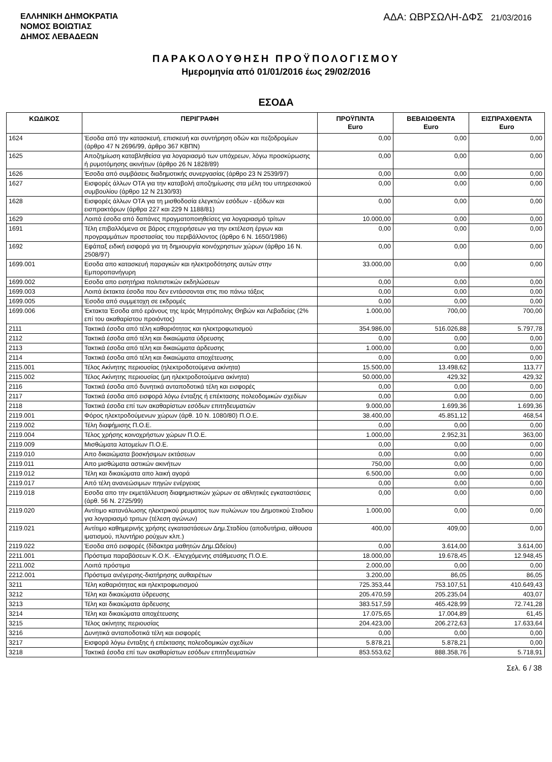ΕΛΛΗΝΙΚΗ ΔΗΜΟΚΡΑΤΙΑ
ΝΟΜΟΣ ΒΟΙΩΤΙΑΣ
ΔΗΜΟΣ ΛΕΒΑΔΕΩΝ
ΑΔΑ: ΩΒΡΣΩΛΗ-ΔΦΣ 21/03/2016
ΠΑΡΑΚΟΛΟΥΘΗΣΗ ΠΡΟΫΠΟΛΟΓΙΣΜΟΥ
Ημερομηνία από 01/01/2016 έως 29/02/2016
ΕΣΟΔΑ
| ΚΩΔΙΚΟΣ | ΠΕΡΙΓΡΑΦΗ | ΠΡΟΫΠ/ΝΤΑ Euro | ΒΕΒΑΙΩΘΕΝΤΑ Euro | ΕΙΣΠΡΑΧΘΕΝΤΑ Euro |
| --- | --- | --- | --- | --- |
| 1624 | Έσοδα από την κατασκευή, επισκευή και συντήρηση οδών και πεζοδρομίων (άρθρο 47 Ν 2696/99, άρθρο 367 ΚΒΠΝ) | 0,00 | 0,00 | 0,00 |
| 1625 | Αποζημίωση καταβληθείσα για λογαριασμό των υπόχρεων, λόγω προσκύρωσης ή ρυμοτόμησης ακινήτων (άρθρο 26 Ν 1828/89) | 0,00 | 0,00 | 0,00 |
| 1626 | Έσοδα από συμβάσεις διαδημοτικής συνεργασίας (άρθρο 23 Ν 2539/97) | 0,00 | 0,00 | 0,00 |
| 1627 | Εισφορές άλλων ΟΤΑ για την καταβολή αποζημίωσης στα μέλη του υπηρεσιακού συμβουλίου (άρθρο 12 Ν 2130/93) | 0,00 | 0,00 | 0,00 |
| 1628 | Εισφορές άλλων ΟΤΑ για τη μισθοδοσία ελεγκτών εσόδων - εξόδων και εισπρακτόρων (άρθρα 227 και 229 Ν 1188/81) | 0,00 | 0,00 | 0,00 |
| 1629 | Λοιπά έσοδα από δαπάνες πραγματοποιηθείσες για λογαριασμό τρίτων | 10.000,00 | 0,00 | 0,00 |
| 1691 | Τέλη επιβαλλόμενα σε βάρος επιχειρήσεων για την εκτέλεση έργων και προγραμμάτων προστασίας του περιβάλλοντος (άρθρο 6 Ν. 1650/1986) | 0,00 | 0,00 | 0,00 |
| 1692 | Εφάπαξ ειδική εισφορά για τη δημιουργία κοινόχρηστων χώρων (άρθρο 16 Ν. 2508/97) | 0,00 | 0,00 | 0,00 |
| 1699.001 | Εσοδα απο κατασκευή παραγκών και ηλεκτροδότησης αυτών στην Εμποροπανήγυρη | 33.000,00 | 0,00 | 0,00 |
| 1699.002 | Εσοδα απο εισητήρια πολιτιστικών εκδηλώσεων | 0,00 | 0,00 | 0,00 |
| 1699.003 | Λοιπά έκτακτα έσοδα που δεν εντάσσονται στις πιο πάνω τάξεις | 0,00 | 0,00 | 0,00 |
| 1699.005 | Έσοδα από συμμετοχη σε εκδρομές | 0,00 | 0,00 | 0,00 |
| 1699.006 | Έκτακτα Έσοδα από εράνους της Ιεράς Μητρόπολης Θηβών και Λεβαδείας (2% επί του ακαθαρίστου προιόντος) | 1.000,00 | 700,00 | 700,00 |
| 2111 | Τακτικά έσοδα από τέλη καθαριότητας και ηλεκτροφωτισμού | 354.986,00 | 516.026,88 | 5.797,78 |
| 2112 | Τακτικά έσοδα από τέλη και δικαιώματα ύδρευσης | 0,00 | 0,00 | 0,00 |
| 2113 | Τακτικά έσοδα από τέλη και δικαιώματα άρδευσης | 1.000,00 | 0,00 | 0,00 |
| 2114 | Τακτικά έσοδα από τέλη και δικαιώματα αποχέτευσης | 0,00 | 0,00 | 0,00 |
| 2115.001 | Τέλος Ακίνητης περιουσίας (ηλεκτροδοτούμενα ακίνητα) | 15.500,00 | 13.498,62 | 113,77 |
| 2115.002 | Τέλος Ακίνητης περιουσίας (μη ηλεκτροδοτούμενα ακίνητα) | 50.000,00 | 429,32 | 429,32 |
| 2116 | Τακτικά έσοδα από δυνητικά ανταποδοτικά τέλη και εισφορές | 0,00 | 0,00 | 0,00 |
| 2117 | Τακτικά έσοδα από εισφορά λόγω ένταξης ή επέκτασης πολεοδομικών σχεδίων | 0,00 | 0,00 | 0,00 |
| 2118 | Τακτικά έσοδα επί των ακαθαρίστων εσόδων επιτηδευματιών | 9.000,00 | 1.699,36 | 1.699,36 |
| 2119.001 | Φόρος ηλεκτροδούμενων χώρων (άρθ. 10 Ν. 1080/80) Π.Ο.Ε. | 38.400,00 | 45.851,12 | 468,54 |
| 2119.002 | Τέλη διαφήμισης Π.Ο.Ε. | 0,00 | 0,00 | 0,00 |
| 2119.004 | Τέλος χρήσης κοινοχρήστων χώρων Π.Ο.Ε. | 1.000,00 | 2.952,31 | 363,00 |
| 2119.009 | Μισθώματα λατομείων Π.Ο.Ε. | 0,00 | 0,00 | 0,00 |
| 2119.010 | Απο δικαιώματα βοσκήσιμων εκτάσεων | 0,00 | 0,00 | 0,00 |
| 2119.011 | Απο μισθώματα αστικών ακινήτων | 750,00 | 0,00 | 0,00 |
| 2119.012 | Τέλη και δικαιώματα απο λαική αγορά | 6.500,00 | 0,00 | 0,00 |
| 2119.017 | Από τέλη ανανεώσιμων πηγών ενέργειας | 0,00 | 0,00 | 0,00 |
| 2119.018 | Εσοδα απο την εκμετάλλευση διαφημιστικών χώρων σε αθλητικές εγκαταστάσεις (άρθ. 56 Ν. 2725/99) | 0,00 | 0,00 | 0,00 |
| 2119.020 | Αντίτιμο κατανάλωσης ηλεκτρικού ρευματος των πυλώνων του Δημοτικού Σταδιου για λογαριασμό τριτων (τέλεση αγώνων) | 1.000,00 | 0,00 | 0,00 |
| 2119.021 | Αντίτιμο καθημερινής χρήσης εγκαταστάσεων Δημ.Σταδίου (αποδυτήρια, αίθουσα ιματισμού, πλυντήριο ρούχων κλπ.) | 400,00 | 409,00 | 0,00 |
| 2119.022 | Έσοδα από εισφορές (δίδακτρα μαθητών Δημ.Ωδείου) | 0,00 | 3.614,00 | 3.614,00 |
| 2211.001 | Πρόστιμα παραβάσεων Κ.Ο.Κ. -Ελεγχόμενης στάθμευσης Π.Ο.Ε. | 18.000,00 | 19.678,45 | 12.948,45 |
| 2211.002 | Λοιπά πρόστιμα | 2.000,00 | 0,00 | 0,00 |
| 2212.001 | Πρόστιμα ανέγερσης-διατήρησης αυθαιρέτων | 3.200,00 | 86,05 | 86,05 |
| 3211 | Τέλη καθαριότητας και ηλεκτροφωτισμού | 725.353,44 | 753.107,51 | 410.649,43 |
| 3212 | Τέλη και δικαιώματα ύδρευσης | 205.470,59 | 205.235,04 | 403,07 |
| 3213 | Τέλη και δικαιώματα άρδευσης | 383.517,59 | 465.428,99 | 72.741,28 |
| 3214 | Τέλη και δικαιώματα αποχέτευσης | 17.075,65 | 17.004,89 | 61,45 |
| 3215 | Τέλος ακίνητης περιουσίας | 204.423,00 | 206.272,63 | 17.633,64 |
| 3216 | Δυνητικά ανταποδοτικά τέλη και εισφορές | 0,00 | 0,00 | 0,00 |
| 3217 | Εισφορά λόγω ένταξης ή επέκτασης πολεοδομικών σχεδίων | 5.878,21 | 5.878,21 | 0,00 |
| 3218 | Τακτικά έσοδα επί των ακαθαρίστων εσόδων επιτηδευματιών | 853.553,62 | 888.358,76 | 5.718,91 |
Σελ. 6 / 38